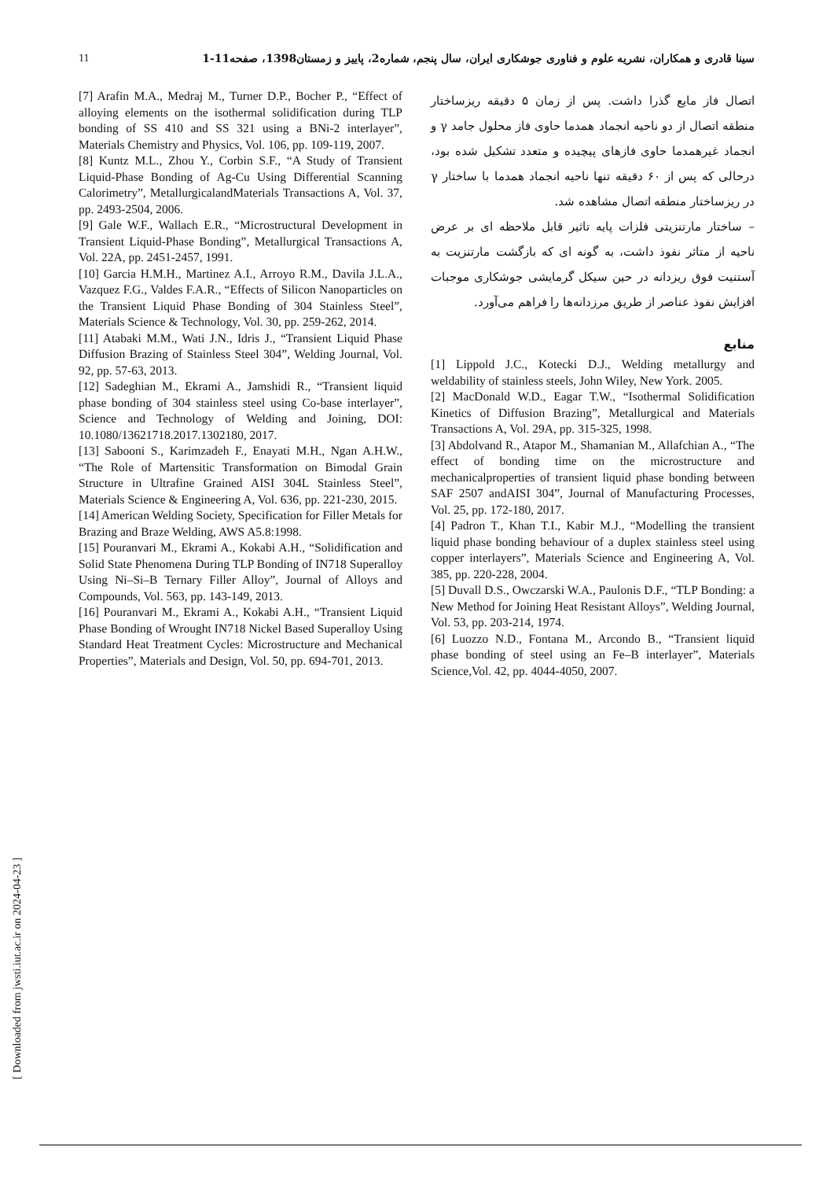11 سینا قادری و همکاران، نشریه علوم و فناوری جوشکاری ایران، سال پنجم، شماره2، پاییز و زمستان1398، صفحه11-1
اتصال فاز مایع گذرا داشت. پس از زمان ۵ دقیقه ریزساختار منطقه اتصال از دو ناحیه انجماد همدما حاوی فاز محلول جامد γ و انجماد غیرهمدما حاوی فازهای پیچیده و متعدد تشکیل شده بود، درحالی که پس از ۶۰ دقیقه تنها ناحیه انجماد همدما با ساختار γ در ریزساختار منطقه اتصال مشاهده شد.
– ساختار مارتنزیتی فلزات پایه تاثیر قابل ملاحظه ای بر عرض ناحیه از متاثر نفوذ داشت، به گونه ای که بازگشت مارتنزیت به آستنیت فوق ریزدانه در حین سیکل گرمایشی جوشکاری موجبات افزایش نفوذ عناصر از طریق مرزدانه‌ها را فراهم می‌آورد.
منابع
[1] Lippold J.C., Kotecki D.J., Welding metallurgy and weldability of stainless steels, John Wiley, New York. 2005.
[2] MacDonald W.D., Eagar T.W., “Isothermal Solidification Kinetics of Diffusion Brazing”, Metallurgical and Materials Transactions A, Vol. 29A, pp. 315-325, 1998.
[3] Abdolvand R., Atapor M., Shamanian M., Allafchian A., “The effect of bonding time on the microstructure and mechanicalproperties of transient liquid phase bonding between SAF 2507 andAISI 304”, Journal of Manufacturing Processes, Vol. 25, pp. 172-180, 2017.
[4] Padron T., Khan T.I., Kabir M.J., “Modelling the transient liquid phase bonding behaviour of a duplex stainless steel using copper interlayers”, Materials Science and Engineering A, Vol. 385, pp. 220-228, 2004.
[5] Duvall D.S., Owczarski W.A., Paulonis D.F., “TLP Bonding: a New Method for Joining Heat Resistant Alloys”, Welding Journal, Vol. 53, pp. 203-214, 1974.
[6] Luozzo N.D., Fontana M., Arcondo B., “Transient liquid phase bonding of steel using an Fe–B interlayer”, Materials Science,Vol. 42, pp. 4044-4050, 2007.
[7] Arafin M.A., Medraj M., Turner D.P., Bocher P., “Effect of alloying elements on the isothermal solidification during TLP bonding of SS 410 and SS 321 using a BNi-2 interlayer”, Materials Chemistry and Physics, Vol. 106, pp. 109-119, 2007.
[8] Kuntz M.L., Zhou Y., Corbin S.F., “A Study of Transient Liquid-Phase Bonding of Ag-Cu Using Differential Scanning Calorimetry”, MetallurgicalandMaterials Transactions A, Vol. 37, pp. 2493-2504, 2006.
[9] Gale W.F., Wallach E.R., “Microstructural Development in Transient Liquid-Phase Bonding”, Metallurgical Transactions A, Vol. 22A, pp. 2451-2457, 1991.
[10] Garcia H.M.H., Martinez A.I., Arroyo R.M., Davila J.L.A., Vazquez F.G., Valdes F.A.R., “Effects of Silicon Nanoparticles on the Transient Liquid Phase Bonding of 304 Stainless Steel”, Materials Science & Technology, Vol. 30, pp. 259-262, 2014.
[11] Atabaki M.M., Wati J.N., Idris J., “Transient Liquid Phase Diffusion Brazing of Stainless Steel 304”, Welding Journal, Vol. 92, pp. 57-63, 2013.
[12] Sadeghian M., Ekrami A., Jamshidi R., “Transient liquid phase bonding of 304 stainless steel using Co-base interlayer”, Science and Technology of Welding and Joining, DOI: 10.1080/13621718.2017.1302180, 2017.
[13] Sabooni S., Karimzadeh F., Enayati M.H., Ngan A.H.W., “The Role of Martensitic Transformation on Bimodal Grain Structure in Ultrafine Grained AISI 304L Stainless Steel”, Materials Science & Engineering A, Vol. 636, pp. 221-230, 2015.
[14] American Welding Society, Specification for Filler Metals for Brazing and Braze Welding, AWS A5.8:1998.
[15] Pouranvari M., Ekrami A., Kokabi A.H., “Solidification and Solid State Phenomena During TLP Bonding of IN718 Superalloy Using Ni–Si–B Ternary Filler Alloy”, Journal of Alloys and Compounds, Vol. 563, pp. 143-149, 2013.
[16] Pouranvari M., Ekrami A., Kokabi A.H., “Transient Liquid Phase Bonding of Wrought IN718 Nickel Based Superalloy Using Standard Heat Treatment Cycles: Microstructure and Mechanical Properties”, Materials and Design, Vol. 50, pp. 694-701, 2013.
[ Downloaded from jwsti.iut.ac.ir on 2024-04-23 ]